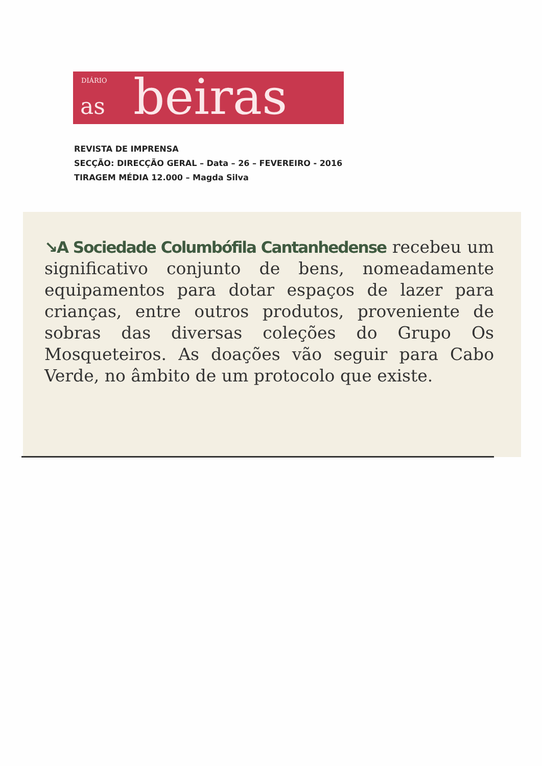DIÁRIO
as beiras
REVISTA DE IMPRENSA
SECÇÃO: DIRECÇÃO GERAL – Data – 26 – FEVEREIRO - 2016
TIRAGEM MÉDIA 12.000 – Magda Silva
↘A Sociedade Columbófila Cantanhedense recebeu um significativo conjunto de bens, nomeadamente equipamentos para dotar espaços de lazer para crianças, entre outros produtos, proveniente de sobras das diversas coleções do Grupo Os Mosqueteiros. As doações vão seguir para Cabo Verde, no âmbito de um protocolo que existe.